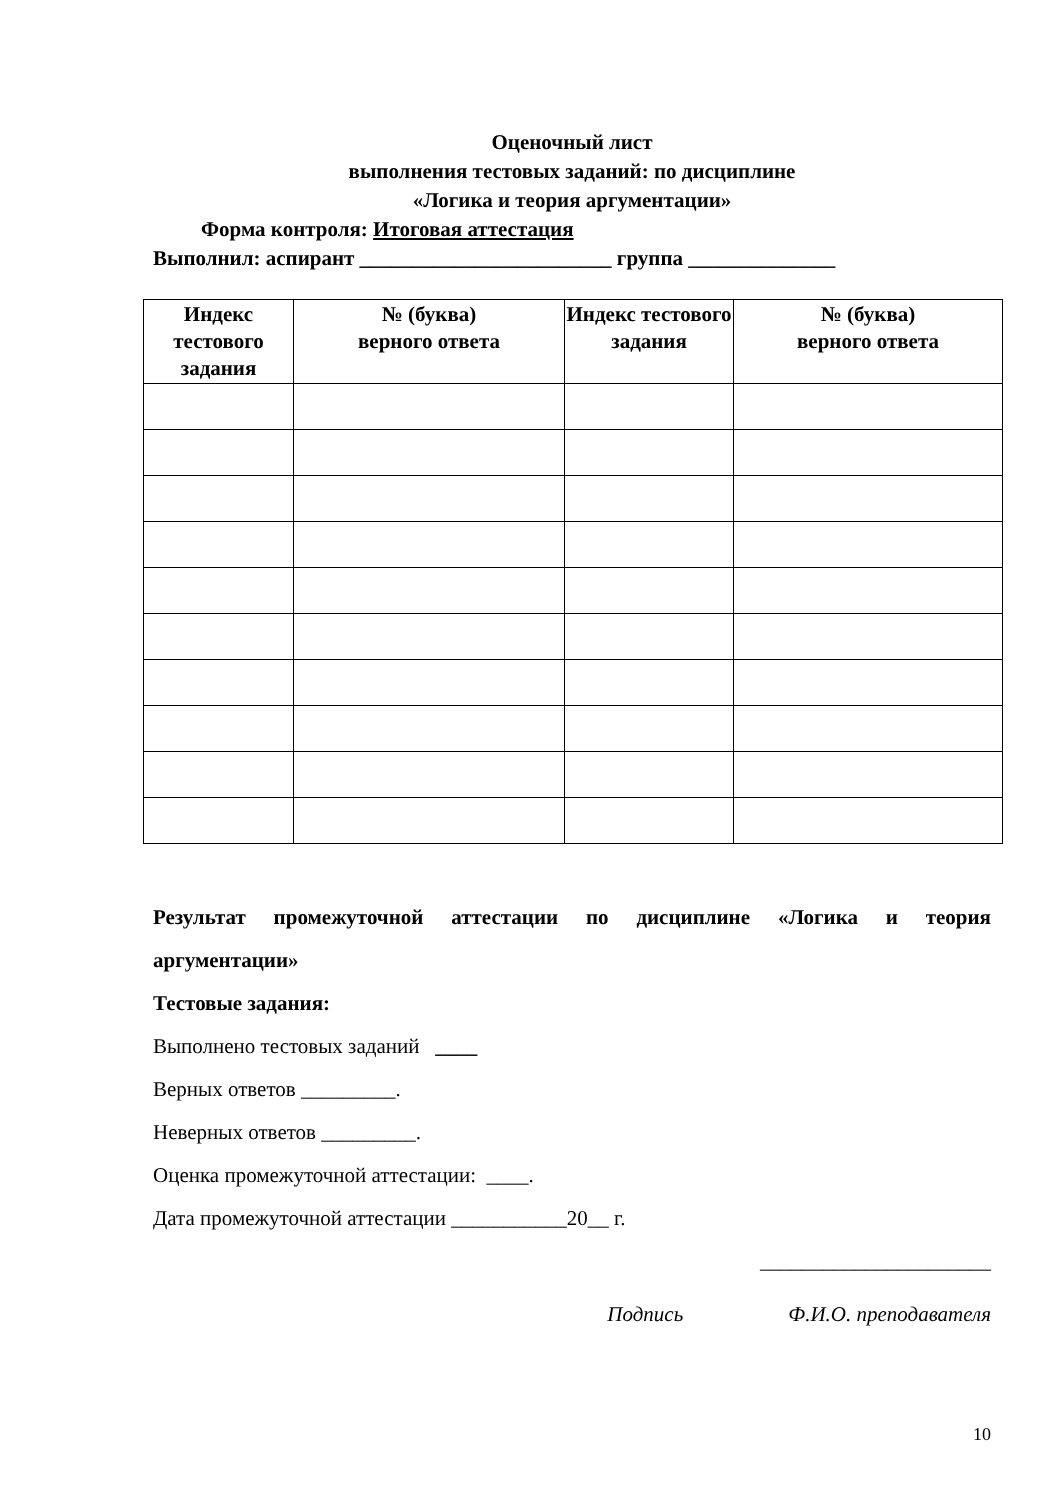Оценочный лист
выполнения тестовых заданий: по дисциплине
«Логика и теория аргументации»
Форма контроля: Итоговая аттестация
Выполнил: аспирант ________________________ группа ______________
| Индекс тестового задания | № (буква) верного ответа | Индекс тестового задания | № (буква) верного ответа |
| --- | --- | --- | --- |
Результат промежуточной аттестации по дисциплине «Логика и теория
аргументации»
Тестовые задания:
Выполнено тестовых заданий ____
Верных ответов _________.
Неверных ответов _________.
Оценка промежуточной аттестации: ____.
Дата промежуточной аттестации ___________20__ г.
______________________
Подпись Ф.И.О. преподавателя
10